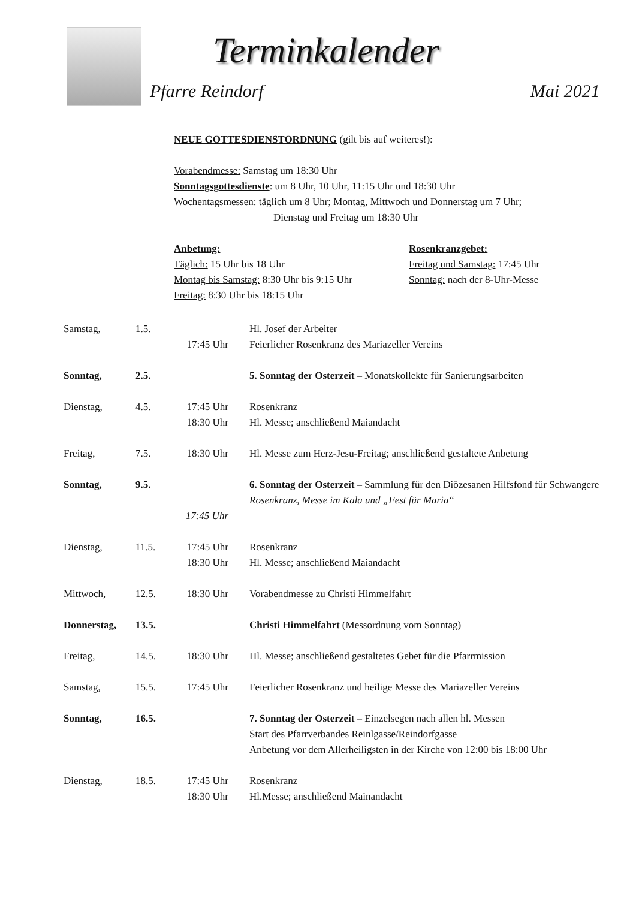Terminkalender
Pfarre Reindorf Mai 2021
NEUE GOTTESDIENSTORDNUNG (gilt bis auf weiteres!):
Vorabendmesse: Samstag um 18:30 Uhr
Sonntagsgottesdienste: um 8 Uhr, 10 Uhr, 11:15 Uhr und 18:30 Uhr
Wochentagsmessen: täglich um 8 Uhr; Montag, Mittwoch und Donnerstag um 7 Uhr;
Dienstag und Freitag um 18:30 Uhr
Anbetung:
Täglich: 15 Uhr bis 18 Uhr
Montag bis Samstag: 8:30 Uhr bis 9:15 Uhr
Freitag: 8:30 Uhr bis 18:15 Uhr
Rosenkranzgebet:
Freitag und Samstag: 17:45 Uhr
Sonntag: nach der 8-Uhr-Messe
| Samstag, | 1.5. | 17:45 Uhr | Hl. Josef der Arbeiter Feierlicher Rosenkranz des Mariazeller Vereins |
| Sonntag, | 2.5. | | 5. Sonntag der Osterzeit – Monatskollekte für Sanierungsarbeiten |
| Dienstag, | 4.5. | 17:45 Uhr 18:30 Uhr | Rosenkranz Hl. Messe; anschließend Maiandacht |
| Freitag, | 7.5. | 18:30 Uhr | Hl. Messe zum Herz-Jesu-Freitag; anschließend gestaltete Anbetung |
| Sonntag, | 9.5. | 17:45 Uhr | 6. Sonntag der Osterzeit – Sammlung für den Diözesanen Hilfsfond für Schwangere Rosenkranz, Messe im Kala und „Fest für Maria“ |
| Dienstag, | 11.5. | 17:45 Uhr 18:30 Uhr | Rosenkranz Hl. Messe; anschließend Maiandacht |
| Mittwoch, | 12.5. | 18:30 Uhr | Vorabendmesse zu Christi Himmelfahrt |
| Donnerstag, | 13.5. | | Christi Himmelfahrt (Messordnung vom Sonntag) |
| Freitag, | 14.5. | 18:30 Uhr | Hl. Messe; anschließend gestaltetes Gebet für die Pfarrmission |
| Samstag, | 15.5. | 17:45 Uhr | Feierlicher Rosenkranz und heilige Messe des Mariazeller Vereins |
| Sonntag, | 16.5. | | 7. Sonntag der Osterzeit – Einzelsegen nach allen hl. Messen Start des Pfarrverbandes Reinlgasse/Reindorfgasse Anbetung vor dem Allerheiligsten in der Kirche von 12:00 bis 18:00 Uhr |
| Dienstag, | 18.5. | 17:45 Uhr 18:30 Uhr | Rosenkranz Hl.Messe; anschließend Mainandacht |